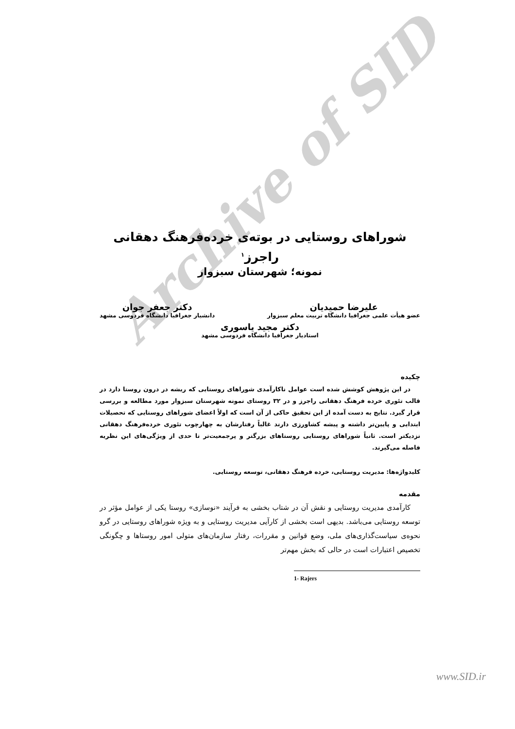Archive of SID
شوراهای روستایی در بوته‌ی خرده‌فرهنگ دهقانی راجرز<sup>۱</sup>
نمونه؛ شهرستان سبزوار
علیرضا حمیدیان
عضو هیأت علمی جغرافیا دانشگاه تربیت معلم سبزوار
دکتر جعفر جوان
دانشیار جغرافیا دانشگاه فردوسی مشهد
دکتر مجید یاسوری
استادیار جغرافیا دانشگاه فردوسی مشهد
چکیده
در این پژوهش کوشش شده است عوامل ناکارآمدی شوراهای روستایی که ریشه در درون روستا دارد در قالب تئوری خرده فرهنگ دهقانی راجرز و در ۳۲ روستای نمونه شهرستان سبزوار مورد مطالعه و بررسی قرار گیرد. نتایج به دست آمده از این تحقیق حاکی از آن است که اولاً اعضای شوراهای روستایی که تحصیلات ابتدایی و پایین‌تر داشته و پیشه کشاورزی دارند غالباً رفتارشان به چهارچوب تئوری خرده‌فرهنگ دهقانی نزدیکتر است. ثانیاً شوراهای روستایی روستاهای بزرگتر و پرجمعیت‌تر تا حدی از ویژگی‌های این نظریه فاصله می‌گیرند.
کلیدواژه‌ها: مدیریت روستایی، خرده فرهنگ دهقانی، توسعه روستایی.
مقدمه
کارآمدی مدیریت روستایی و نقش آن در شتاب بخشی به فرآیند «نوسازی» روستا یکی از عوامل مؤثر در توسعه روستایی می‌باشد. بدیهی است بخشی از کارآیی مدیریت روستایی و به ویژه شوراهای روستایی در گرو نحوه‌ی سیاست‌گذاری‌های ملی، وضع قوانین و مقررات، رفتار سازمان‌های متولی امور روستاها و چگونگی تخصیص اعتبارات است در حالی که بخش مهم‌تر
1- Rajers
www.SID.ir